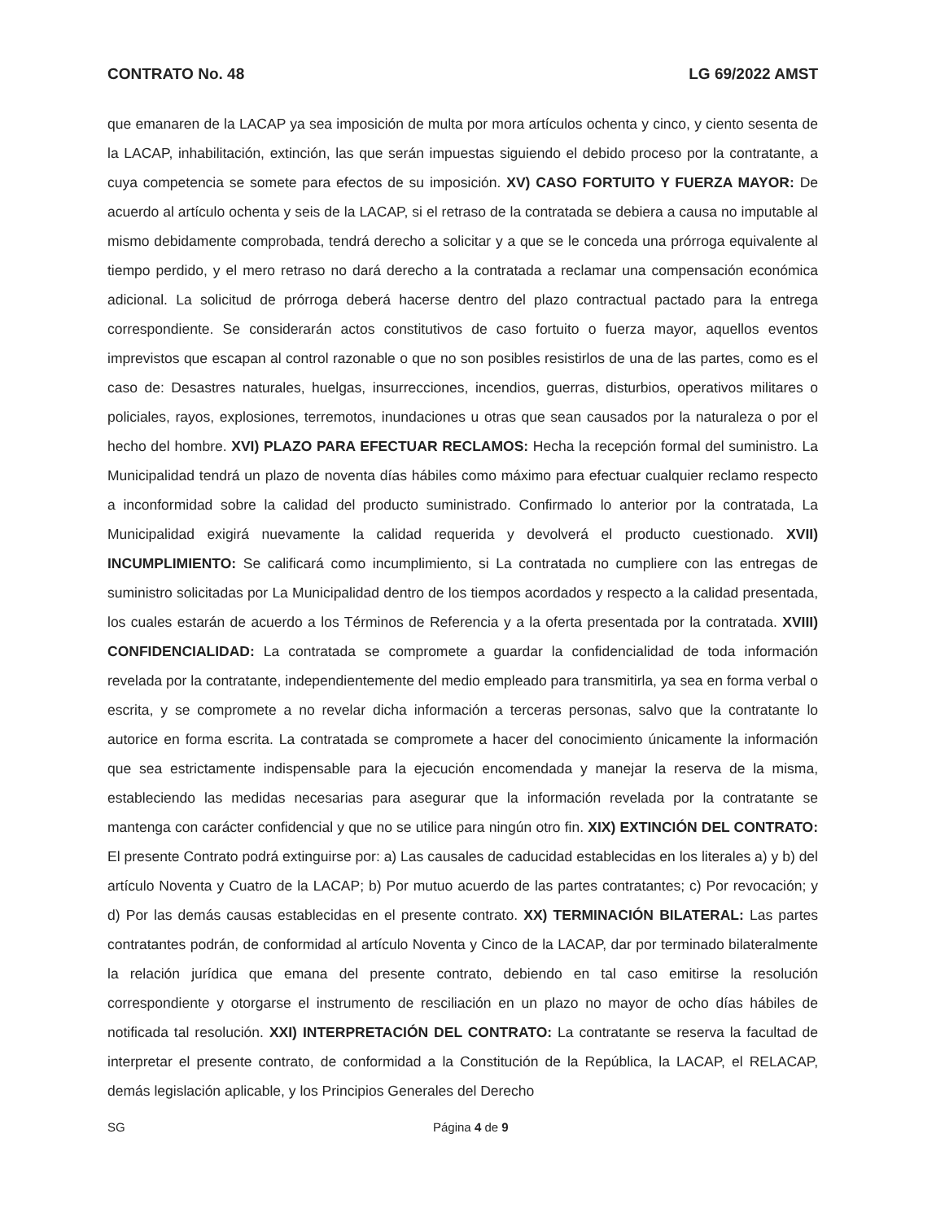CONTRATO No. 48 LG 69/2022 AMST
que emanaren de la LACAP ya sea imposición de multa por mora artículos ochenta y cinco, y ciento sesenta de la LACAP, inhabilitación, extinción, las que serán impuestas siguiendo el debido proceso por la contratante, a cuya competencia se somete para efectos de su imposición. XV) CASO FORTUITO Y FUERZA MAYOR: De acuerdo al artículo ochenta y seis de la LACAP, si el retraso de la contratada se debiera a causa no imputable al mismo debidamente comprobada, tendrá derecho a solicitar y a que se le conceda una prórroga equivalente al tiempo perdido, y el mero retraso no dará derecho a la contratada a reclamar una compensación económica adicional. La solicitud de prórroga deberá hacerse dentro del plazo contractual pactado para la entrega correspondiente. Se considerarán actos constitutivos de caso fortuito o fuerza mayor, aquellos eventos imprevistos que escapan al control razonable o que no son posibles resistirlos de una de las partes, como es el caso de: Desastres naturales, huelgas, insurrecciones, incendios, guerras, disturbios, operativos militares o policiales, rayos, explosiones, terremotos, inundaciones u otras que sean causados por la naturaleza o por el hecho del hombre. XVI) PLAZO PARA EFECTUAR RECLAMOS: Hecha la recepción formal del suministro. La Municipalidad tendrá un plazo de noventa días hábiles como máximo para efectuar cualquier reclamo respecto a inconformidad sobre la calidad del producto suministrado. Confirmado lo anterior por la contratada, La Municipalidad exigirá nuevamente la calidad requerida y devolverá el producto cuestionado. XVII) INCUMPLIMIENTO: Se calificará como incumplimiento, si La contratada no cumpliere con las entregas de suministro solicitadas por La Municipalidad dentro de los tiempos acordados y respecto a la calidad presentada, los cuales estarán de acuerdo a los Términos de Referencia y a la oferta presentada por la contratada. XVIII) CONFIDENCIALIDAD: La contratada se compromete a guardar la confidencialidad de toda información revelada por la contratante, independientemente del medio empleado para transmitirla, ya sea en forma verbal o escrita, y se compromete a no revelar dicha información a terceras personas, salvo que la contratante lo autorice en forma escrita. La contratada se compromete a hacer del conocimiento únicamente la información que sea estrictamente indispensable para la ejecución encomendada y manejar la reserva de la misma, estableciendo las medidas necesarias para asegurar que la información revelada por la contratante se mantenga con carácter confidencial y que no se utilice para ningún otro fin. XIX) EXTINCIÓN DEL CONTRATO: El presente Contrato podrá extinguirse por: a) Las causales de caducidad establecidas en los literales a) y b) del artículo Noventa y Cuatro de la LACAP; b) Por mutuo acuerdo de las partes contratantes; c) Por revocación; y d) Por las demás causas establecidas en el presente contrato. XX) TERMINACIÓN BILATERAL: Las partes contratantes podrán, de conformidad al artículo Noventa y Cinco de la LACAP, dar por terminado bilateralmente la relación jurídica que emana del presente contrato, debiendo en tal caso emitirse la resolución correspondiente y otorgarse el instrumento de resciliación en un plazo no mayor de ocho días hábiles de notificada tal resolución. XXI) INTERPRETACIÓN DEL CONTRATO: La contratante se reserva la facultad de interpretar el presente contrato, de conformidad a la Constitución de la República, la LACAP, el RELACAP, demás legislación aplicable, y los Principios Generales del Derecho
SG Página 4 de 9